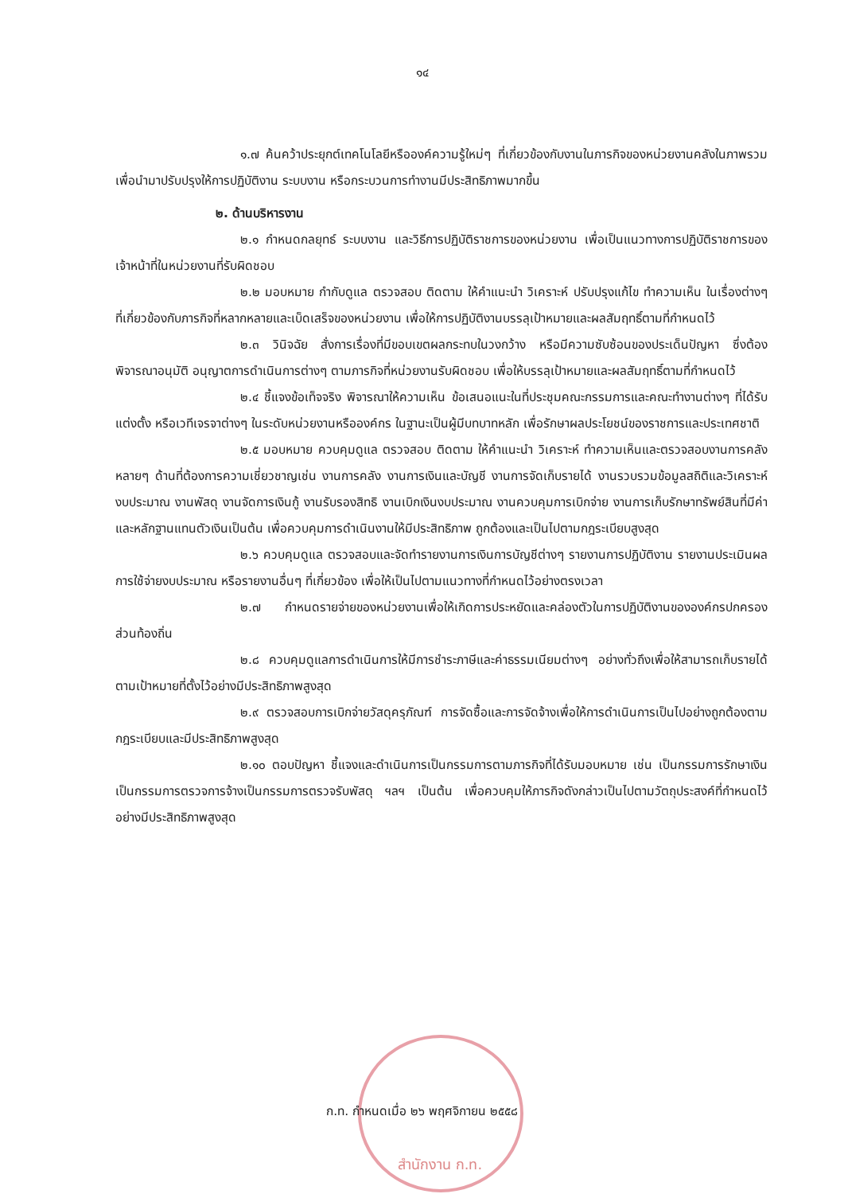๑๔
๑.๗ ค้นคว้าประยุกต์เทคโนโลยีหรือองค์ความรู้ใหม่ๆ ที่เกี่ยวข้องกับงานในภารกิจของหน่วยงานคลังในภาพรวมเพื่อนำมาปรับปรุงให้การปฏิบัติงาน ระบบงาน หรือกระบวนการทำงานมีประสิทธิภาพมากขึ้น
๒. ด้านบริหารงาน
๒.๑ กำหนดกลยุทธ์ ระบบงาน และวิธีการปฏิบัติราชการของหน่วยงาน เพื่อเป็นแนวทางการปฏิบัติราชการของเจ้าหน้าที่ในหน่วยงานที่รับผิดชอบ
๒.๒ มอบหมาย กำกับดูแล ตรวจสอบ ติดตาม ให้คำแนะนำ วิเคราะห์ ปรับปรุงแก้ไข ทำความเห็น ในเรื่องต่างๆ ที่เกี่ยวข้องกับภารกิจที่หลากหลายและเบ็ดเสร็จของหน่วยงาน เพื่อให้การปฏิบัติงานบรรลุเป้าหมายและผลสัมฤทธิ์ตามที่กำหนดไว้
๒.๓ วินิจฉัย สั่งการเรื่องที่มีขอบเขตผลกระทบในวงกว้าง หรือมีความซับซ้อนของประเด็นปัญหา ซึ่งต้องพิจารณาอนุมัติ อนุญาตการดำเนินการต่างๆ ตามภารกิจที่หน่วยงานรับผิดชอบ เพื่อให้บรรลุเป้าหมายและผลสัมฤทธิ์ตามที่กำหนดไว้
๒.๔ ชี้แจงข้อเท็จจริง พิจารณาให้ความเห็น ข้อเสนอแนะในที่ประชุมคณะกรรมการและคณะทำงานต่างๆ ที่ได้รับแต่งตั้ง หรือเวทีเจรจาต่างๆ ในระดับหน่วยงานหรือองค์กร ในฐานะเป็นผู้มีบทบาทหลัก เพื่อรักษาผลประโยชน์ของราชการและประเทศชาติ
๒.๕ มอบหมาย ควบคุมดูแล ตรวจสอบ ติดตาม ให้คำแนะนำ วิเคราะห์ ทำความเห็นและตรวจสอบงานการคลังหลายๆ ด้านที่ต้องการความเชี่ยวชาญเช่น งานการคลัง งานการเงินและบัญชี งานการจัดเก็บรายได้ งานรวบรวมข้อมูลสถิติและวิเคราะห์งบประมาณ งานพัสดุ งานจัดการเงินกู้ งานรับรองสิทธิ งานเบิกเงินงบประมาณ งานควบคุมการเบิกจ่าย งานการเก็บรักษาทรัพย์สินที่มีค่าและหลักฐานแทนตัวเงินเป็นต้น เพื่อควบคุมการดำเนินงานให้มีประสิทธิภาพ ถูกต้องและเป็นไปตามกฎระเบียบสูงสุด
๒.๖ ควบคุมดูแล ตรวจสอบและจัดทำรายงานการเงินการบัญชีต่างๆ รายงานการปฏิบัติงาน รายงานประเมินผลการใช้จ่ายงบประมาณ หรือรายงานอื่นๆ ที่เกี่ยวข้อง เพื่อให้เป็นไปตามแนวทางที่กำหนดไว้อย่างตรงเวลา
๒.๗ กำหนดรายจ่ายของหน่วยงานเพื่อให้เกิดการประหยัดและคล่องตัวในการปฏิบัติงานขององค์กรปกครองส่วนท้องถิ่น
๒.๘ ควบคุมดูแลการดำเนินการให้มีการชำระภาษีและค่าธรรมเนียมต่างๆ อย่างทั่วถึงเพื่อให้สามารถเก็บรายได้ตามเป้าหมายที่ตั้งไว้อย่างมีประสิทธิภาพสูงสุด
๒.๙ ตรวจสอบการเบิกจ่ายวัสดุครุภัณฑ์ การจัดซื้อและการจัดจ้างเพื่อให้การดำเนินการเป็นไปอย่างถูกต้องตามกฎระเบียบและมีประสิทธิภาพสูงสุด
๒.๑๐ ตอบปัญหา ชี้แจงและดำเนินการเป็นกรรมการตามภารกิจที่ได้รับมอบหมาย เช่น เป็นกรรมการรักษาเงิน เป็นกรรมการตรวจการจ้างเป็นกรรมการตรวจรับพัสดุ ฯลฯ เป็นต้น เพื่อควบคุมให้ภารกิจดังกล่าวเป็นไปตามวัตถุประสงค์ที่กำหนดไว้อย่างมีประสิทธิภาพสูงสุด
ก.ท. กำหนดเมื่อ ๒๖ พฤศจิกายน ๒๕๕๘
สำนักงาน ก.ท.